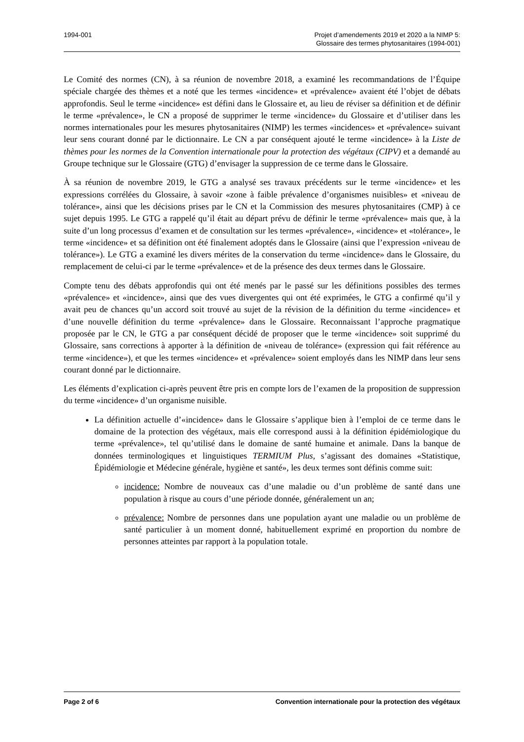1994-001 Projet d’amendements 2019 et 2020 a la NIMP 5:
Glossaire des termes phytosanitaires (1994-001)
Le Comité des normes (CN), à sa réunion de novembre 2018, a examiné les recommandations de l’Équipe spéciale chargée des thèmes et a noté que les termes «incidence» et «prévalence» avaient été l’objet de débats approfondis. Seul le terme «incidence» est défini dans le Glossaire et, au lieu de réviser sa définition et de définir le terme «prévalence», le CN a proposé de supprimer le terme «incidence» du Glossaire et d’utiliser dans les normes internationales pour les mesures phytosanitaires (NIMP) les termes «incidences» et «prévalence» suivant leur sens courant donné par le dictionnaire. Le CN a par conséquent ajouté le terme «incidence» à la Liste de thèmes pour les normes de la Convention internationale pour la protection des végétaux (CIPV) et a demandé au Groupe technique sur le Glossaire (GTG) d’envisager la suppression de ce terme dans le Glossaire.
À sa réunion de novembre 2019, le GTG a analysé ses travaux précédents sur le terme «incidence» et les expressions corrélées du Glossaire, à savoir «zone à faible prévalence d’organismes nuisibles» et «niveau de tolérance», ainsi que les décisions prises par le CN et la Commission des mesures phytosanitaires (CMP) à ce sujet depuis 1995. Le GTG a rappelé qu’il était au départ prévu de définir le terme «prévalence» mais que, à la suite d’un long processus d’examen et de consultation sur les termes «prévalence», «incidence» et «tolérance», le terme «incidence» et sa définition ont été finalement adoptés dans le Glossaire (ainsi que l’expression «niveau de tolérance»). Le GTG a examiné les divers mérites de la conservation du terme «incidence» dans le Glossaire, du remplacement de celui-ci par le terme «prévalence» et de la présence des deux termes dans le Glossaire.
Compte tenu des débats approfondis qui ont été menés par le passé sur les définitions possibles des termes «prévalence» et «incidence», ainsi que des vues divergentes qui ont été exprimées, le GTG a confirmé qu’il y avait peu de chances qu’un accord soit trouvé au sujet de la révision de la définition du terme «incidence» et d’une nouvelle définition du terme «prévalence» dans le Glossaire. Reconnaissant l’approche pragmatique proposée par le CN, le GTG a par conséquent décidé de proposer que le terme «incidence» soit supprimé du Glossaire, sans corrections à apporter à la définition de «niveau de tolérance» (expression qui fait référence au terme «incidence»), et que les termes «incidence» et «prévalence» soient employés dans les NIMP dans leur sens courant donné par le dictionnaire.
Les éléments d’explication ci-après peuvent être pris en compte lors de l’examen de la proposition de suppression du terme «incidence» d’un organisme nuisible.
La définition actuelle d’«incidence» dans le Glossaire s’applique bien à l’emploi de ce terme dans le domaine de la protection des végétaux, mais elle correspond aussi à la définition épidémiologique du terme «prévalence», tel qu’utilisé dans le domaine de santé humaine et animale. Dans la banque de données terminologiques et linguistiques TERMIUM Plus, s’agissant des domaines «Statistique, Épidémiologie et Médecine générale, hygiène et santé», les deux termes sont définis comme suit:
incidence: Nombre de nouveaux cas d’une maladie ou d’un problème de santé dans une population à risque au cours d’une période donnée, généralement un an;
prévalence: Nombre de personnes dans une population ayant une maladie ou un problème de santé particulier à un moment donné, habituellement exprimé en proportion du nombre de personnes atteintes par rapport à la population totale.
Page 2 of 6 Convention internationale pour la protection des végétaux